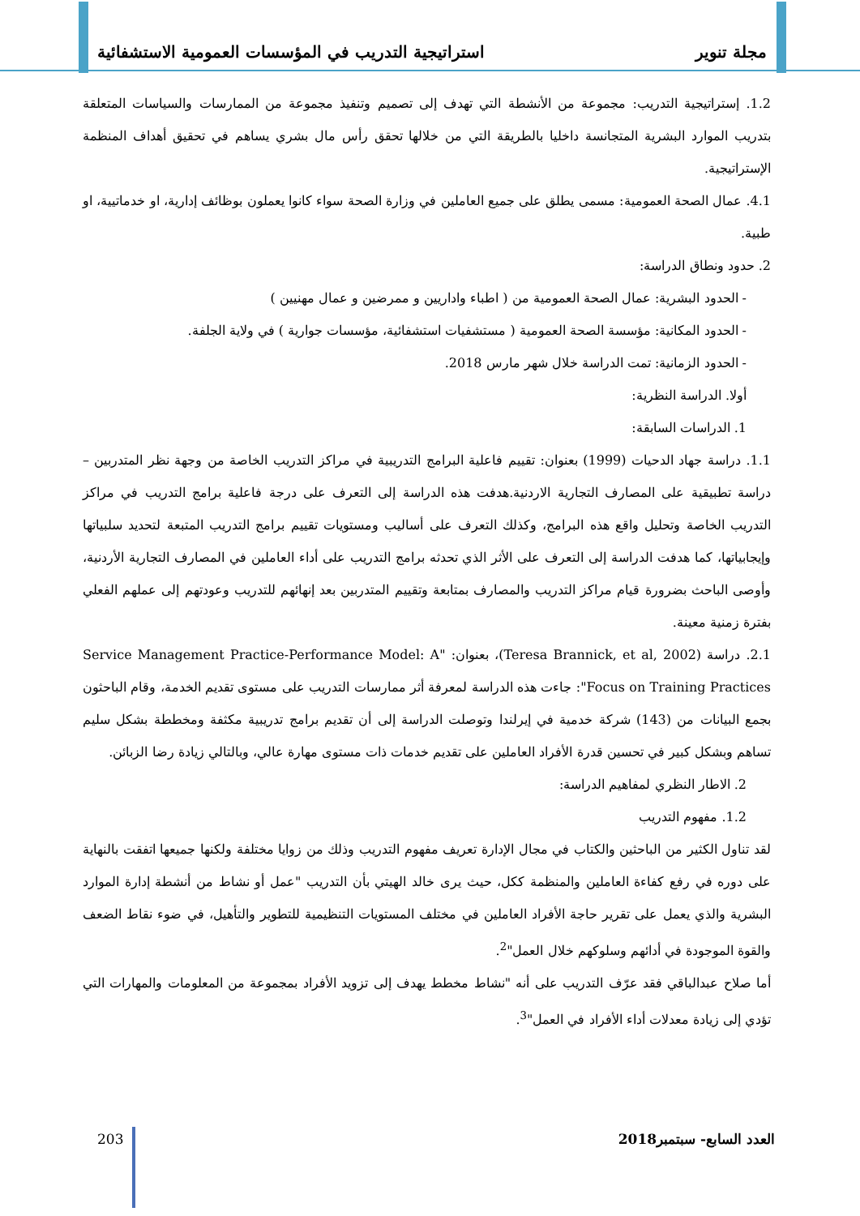مجلة تنوير استراتيجية التدريب في المؤسسات العمومية الاستشفائية
1.2. إستراتيجية التدريب: مجموعة من الأنشطة التي تهدف إلى تصميم وتنفيذ مجموعة من الممارسات والسياسات المتعلقة بتدريب الموارد البشرية المتجانسة داخليا بالطريقة التي من خلالها تحقق رأس مال بشري يساهم في تحقيق أهداف المنظمة الإستراتيجية.
4.1. عمال الصحة العمومية: مسمى يطلق على جميع العاملين في وزارة الصحة سواء كانوا يعملون بوظائف إدارية، او خدماتيية، او طبية.
2. حدود ونطاق الدراسة:
- الحدود البشرية: عمال الصحة العمومية من ( اطباء واداريين و ممرضين و عمال مهنيين )
- الحدود المكانية: مؤسسة الصحة العمومية ( مستشفيات استشفائية، مؤسسات جوارية ) في ولاية الجلفة.
- الحدود الزمانية: تمت الدراسة خلال شهر مارس 2018.
أولا. الدراسة النظرية:
1. الدراسات السابقة:
1.1. دراسة جهاد الدحيات (1999) بعنوان: تقييم فاعلية البرامج التدريبية في مراكز التدريب الخاصة من وجهة نظر المتدربين – دراسة تطبيقية على المصارف التجارية الاردنية.هدفت هذه الدراسة إلى التعرف على درجة فاعلية برامج التدريب في مراكز التدريب الخاصة وتحليل واقع هذه البرامج، وكذلك التعرف على أساليب ومستويات تقييم برامج التدريب المتبعة لتحديد سلبياتها وإيجابياتها، كما هدفت الدراسة إلى التعرف على الأثر الذي تحدثه برامج التدريب على أداء العاملين في المصارف التجارية الأردنية، وأوصى الباحث بضرورة قيام مراكز التدريب والمصارف بمتابعة وتقييم المتدربين بعد إنهائهم للتدريب وعودتهم إلى عملهم الفعلي بفترة زمنية معينة.
2.1. دراسة (Teresa Brannick, et al, 2002)، بعنوان: "Service Management Practice-Performance Model: A Focus on Training Practices": جاءت هذه الدراسة لمعرفة أثر ممارسات التدريب على مستوى تقديم الخدمة، وقام الباحثون بجمع البيانات من (143) شركة خدمية في إيرلندا وتوصلت الدراسة إلى أن تقديم برامج تدريبية مكثفة ومخططة بشكل سليم تساهم وبشكل كبير في تحسين قدرة الأفراد العاملين على تقديم خدمات ذات مستوى مهارة عالي، وبالتالي زيادة رضا الزبائن.
2. الاطار النظري لمفاهيم الدراسة:
1.2. مفهوم التدريب
لقد تناول الكثير من الباحثين والكتاب في مجال الإدارة تعريف مفهوم التدريب وذلك من زوايا مختلفة ولكنها جميعها اتفقت بالنهاية على دوره في رفع كفاءة العاملين والمنظمة ككل، حيث يرى خالد الهيتي بأن التدريب "عمل أو نشاط من أنشطة إدارة الموارد البشرية والذي يعمل على تقرير حاجة الأفراد العاملين في مختلف المستويات التنظيمية للتطوير والتأهيل، في ضوء نقاط الضعف والقوة الموجودة في أدائهم وسلوكهم خلال العمل"<sup>2</sup>.
أما صلاح عبدالباقي فقد عرّف التدريب على أنه "نشاط مخطط يهدف إلى تزويد الأفراد بمجموعة من المعلومات والمهارات التي تؤدي إلى زيادة معدلات أداء الأفراد في العمل"<sup>3</sup>.
العدد السابع- سبتمبر2018 203